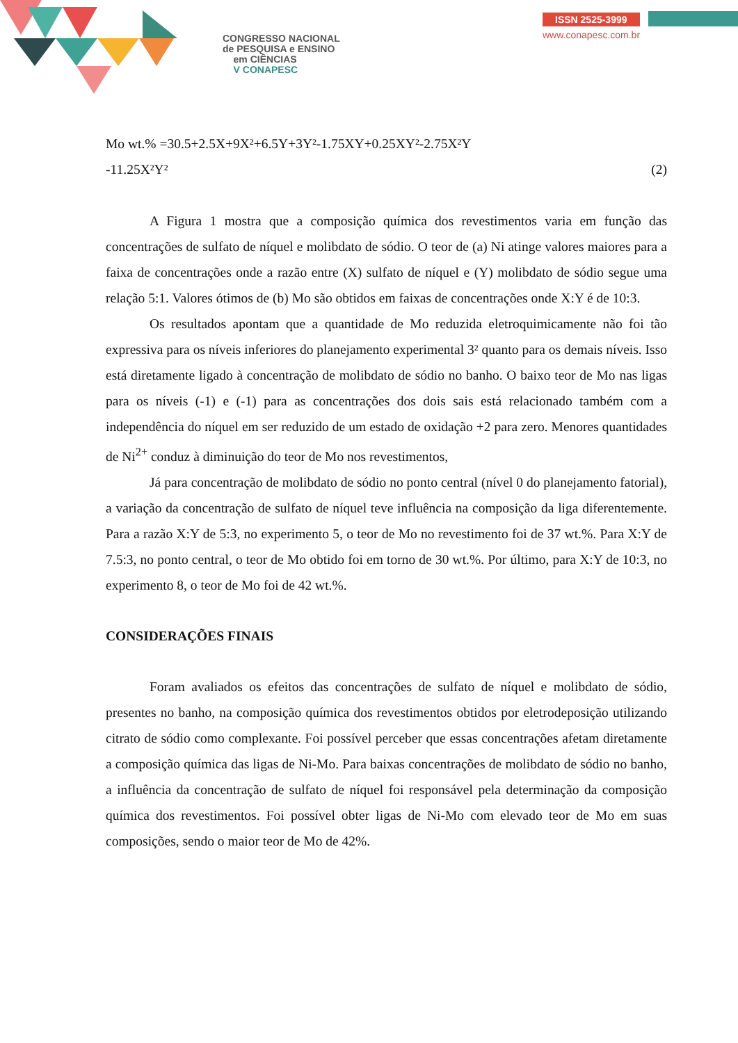CONGRESSO NACIONAL
de PESQUISA e ENSINO
em CIÊNCIAS
V CONAPESC
ISSN 2525-3999
www.conapesc.com.br
Mo wt.% =30.5+2.5X+9X²+6.5Y+3Y²-1.75XY+0.25XY²-2.75X²Y
-11.25X²Y² (2)
A Figura 1 mostra que a composição química dos revestimentos varia em função das concentrações de sulfato de níquel e molibdato de sódio. O teor de (a) Ni atinge valores maiores para a faixa de concentrações onde a razão entre (X) sulfato de níquel e (Y) molibdato de sódio segue uma relação 5:1. Valores ótimos de (b) Mo são obtidos em faixas de concentrações onde X:Y é de 10:3.
Os resultados apontam que a quantidade de Mo reduzida eletroquimicamente não foi tão expressiva para os níveis inferiores do planejamento experimental 3² quanto para os demais níveis. Isso está diretamente ligado à concentração de molibdato de sódio no banho. O baixo teor de Mo nas ligas para os níveis (-1) e (-1) para as concentrações dos dois sais está relacionado também com a independência do níquel em ser reduzido de um estado de oxidação +2 para zero. Menores quantidades de Ni<sup>2+</sup> conduz à diminuição do teor de Mo nos revestimentos,
Já para concentração de molibdato de sódio no ponto central (nível 0 do planejamento fatorial), a variação da concentração de sulfato de níquel teve influência na composição da liga diferentemente. Para a razão X:Y de 5:3, no experimento 5, o teor de Mo no revestimento foi de 37 wt.%. Para X:Y de 7.5:3, no ponto central, o teor de Mo obtido foi em torno de 30 wt.%. Por último, para X:Y de 10:3, no experimento 8, o teor de Mo foi de 42 wt.%.
CONSIDERAÇÕES FINAIS
Foram avaliados os efeitos das concentrações de sulfato de níquel e molibdato de sódio, presentes no banho, na composição química dos revestimentos obtidos por eletrodeposição utilizando citrato de sódio como complexante. Foi possível perceber que essas concentrações afetam diretamente a composição química das ligas de Ni-Mo. Para baixas concentrações de molibdato de sódio no banho, a influência da concentração de sulfato de níquel foi responsável pela determinação da composição química dos revestimentos. Foi possível obter ligas de Ni-Mo com elevado teor de Mo em suas composições, sendo o maior teor de Mo de 42%.